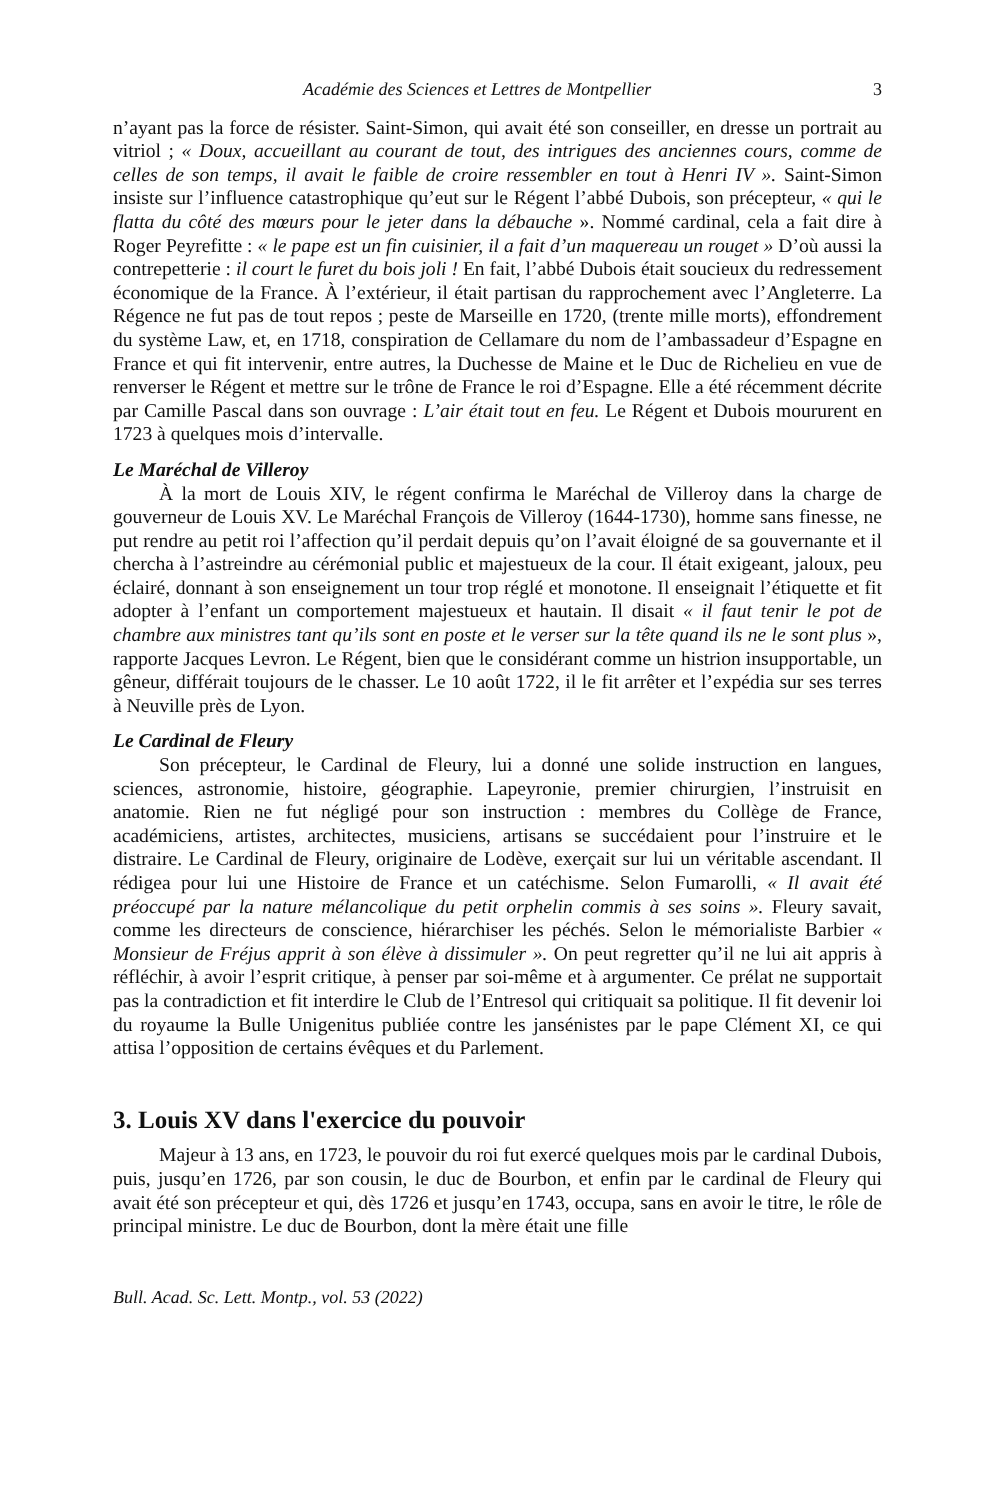Académie des Sciences et Lettres de Montpellier 3
n’ayant pas la force de résister. Saint-Simon, qui avait été son conseiller, en dresse un portrait au vitriol ; « Doux, accueillant au courant de tout, des intrigues des anciennes cours, comme de celles de son temps, il avait le faible de croire ressembler en tout à Henri IV ». Saint-Simon insiste sur l’influence catastrophique qu’eut sur le Régent l’abbé Dubois, son précepteur, « qui le flatta du côté des mœurs pour le jeter dans la débauche ». Nommé cardinal, cela a fait dire à Roger Peyrefitte : « le pape est un fin cuisinier, il a fait d’un maquereau un rouget » D’où aussi la contrepetterie : il court le furet du bois joli ! En fait, l’abbé Dubois était soucieux du redressement économique de la France. À l’extérieur, il était partisan du rapprochement avec l’Angleterre. La Régence ne fut pas de tout repos ; peste de Marseille en 1720, (trente mille morts), effondrement du système Law, et, en 1718, conspiration de Cellamare du nom de l’ambassadeur d’Espagne en France et qui fit intervenir, entre autres, la Duchesse de Maine et le Duc de Richelieu en vue de renverser le Régent et mettre sur le trône de France le roi d’Espagne. Elle a été récemment décrite par Camille Pascal dans son ouvrage : L’air était tout en feu. Le Régent et Dubois moururent en 1723 à quelques mois d’intervalle.
Le Maréchal de Villeroy
À la mort de Louis XIV, le régent confirma le Maréchal de Villeroy dans la charge de gouverneur de Louis XV. Le Maréchal François de Villeroy (1644-1730), homme sans finesse, ne put rendre au petit roi l’affection qu’il perdait depuis qu’on l’avait éloigné de sa gouvernante et il chercha à l’astreindre au cérémonial public et majestueux de la cour. Il était exigeant, jaloux, peu éclairé, donnant à son enseignement un tour trop réglé et monotone. Il enseignait l’étiquette et fit adopter à l’enfant un comportement majestueux et hautain. Il disait « il faut tenir le pot de chambre aux ministres tant qu’ils sont en poste et le verser sur la tête quand ils ne le sont plus », rapporte Jacques Levron. Le Régent, bien que le considérant comme un histrion insupportable, un gêneur, différait toujours de le chasser. Le 10 août 1722, il le fit arrêter et l’expédia sur ses terres à Neuville près de Lyon.
Le Cardinal de Fleury
Son précepteur, le Cardinal de Fleury, lui a donné une solide instruction en langues, sciences, astronomie, histoire, géographie. Lapeyronie, premier chirurgien, l’instruisit en anatomie. Rien ne fut négligé pour son instruction : membres du Collège de France, académiciens, artistes, architectes, musiciens, artisans se succédaient pour l’instruire et le distraire. Le Cardinal de Fleury, originaire de Lodève, exerçait sur lui un véritable ascendant. Il rédigea pour lui une Histoire de France et un catéchisme. Selon Fumarolli, « Il avait été préoccupé par la nature mélancolique du petit orphelin commis à ses soins ». Fleury savait, comme les directeurs de conscience, hiérarchiser les péchés. Selon le mémorialiste Barbier « Monsieur de Fréjus apprit à son élève à dissimuler ». On peut regretter qu’il ne lui ait appris à réfléchir, à avoir l’esprit critique, à penser par soi-même et à argumenter. Ce prélat ne supportait pas la contradiction et fit interdire le Club de l’Entresol qui critiquait sa politique. Il fit devenir loi du royaume la Bulle Unigenitus publiée contre les jansénistes par le pape Clément XI, ce qui attisa l’opposition de certains évêques et du Parlement.
3. Louis XV dans l'exercice du pouvoir
Majeur à 13 ans, en 1723, le pouvoir du roi fut exercé quelques mois par le cardinal Dubois, puis, jusqu’en 1726, par son cousin, le duc de Bourbon, et enfin par le cardinal de Fleury qui avait été son précepteur et qui, dès 1726 et jusqu’en 1743, occupa, sans en avoir le titre, le rôle de principal ministre. Le duc de Bourbon, dont la mère était une fille
Bull. Acad. Sc. Lett. Montp., vol. 53 (2022)